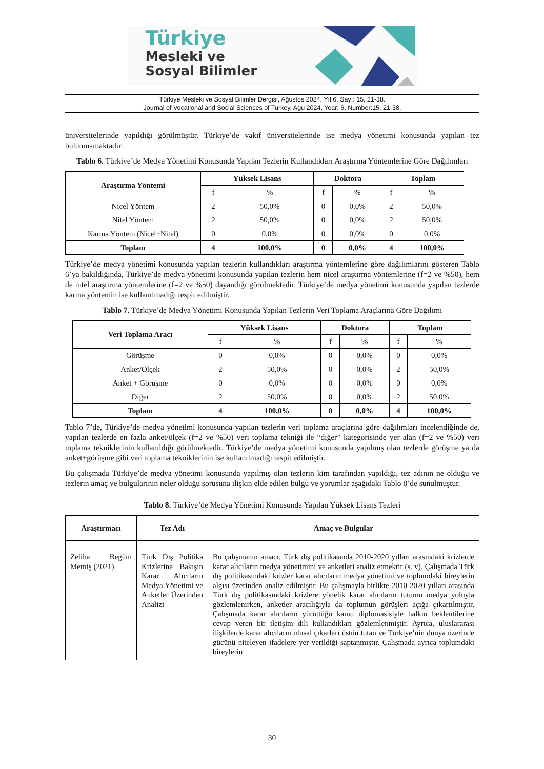Türkiye
Mesleki ve
Sosyal Bilimler
Türkiye Mesleki ve Sosyal Bilimler Dergisi, Ağustos 2024, Yıl:6, Sayı: 15, 21-38.
Journal of Vocational and Social Sciences of Turkey, Agu 2024, Year: 6, Number:15, 21-38.
üniversitelerinde yapıldığı görülmüştür. Türkiye’de vakıf üniversitelerinde ise medya yönetimi konusunda yapılan tez bulunmamaktadır.
Tablo 6. Türkiye’de Medya Yönetimi Konusunda Yapılan Tezlerin Kullandıkları Araştırma Yöntemlerine Göre Dağılımları
| Araştırma Yöntemi | Yüksek Lisans | | Doktora | | Toplam | |
| | f | % | f | % | f | % |
| Nicel Yöntem | 2 | 50,0% | 0 | 0,0% | 2 | 50,0% |
| Nitel Yöntem | 2 | 50,0% | 0 | 0,0% | 2 | 50,0% |
| Karma Yöntem (Nicel+Nitel) | 0 | 0,0% | 0 | 0,0% | 0 | 0,0% |
| Toplam | 4 | 100,0% | 0 | 0,0% | 4 | 100,0% |
Türkiye’de medya yönetimi konusunda yapılan tezlerin kullandıkları araştırma yöntemlerine göre dağılımlarını gösteren Tablo 6’ya bakıldığında, Türkiye’de medya yönetimi konusunda yapılan tezlerin hem nicel araştırma yöntemlerine (f=2 ve %50), hem de nitel araştırma yöntemlerine (f=2 ve %50) dayandığı görülmektedir. Türkiye’de medya yönetimi konusunda yapılan tezlerde karma yöntemin ise kullanılmadığı tespit edilmiştir.
Tablo 7. Türkiye’de Medya Yönetimi Konusunda Yapılan Tezlerin Veri Toplama Araçlarına Göre Dağılımı
| Veri Toplama Aracı | Yüksek Lisans | | Doktora | | Toplam | |
| | f | % | f | % | f | % |
| Görüşme | 0 | 0,0% | 0 | 0,0% | 0 | 0,0% |
| Anket/Ölçek | 2 | 50,0% | 0 | 0,0% | 2 | 50,0% |
| Anket + Görüşme | 0 | 0,0% | 0 | 0,0% | 0 | 0,0% |
| Diğer | 2 | 50,0% | 0 | 0,0% | 2 | 50,0% |
| Toplam | 4 | 100,0% | 0 | 0,0% | 4 | 100,0% |
Tablo 7’de, Türkiye’de medya yönetimi konusunda yapılan tezlerin veri toplama araçlarına göre dağılımları incelendiğinde de, yapılan tezlerde en fazla anket/ölçek (f=2 ve %50) veri toplama tekniği ile “diğer” kategorisinde yer alan (f=2 ve %50) veri toplama tekniklerinin kullanıldığı görülmektedir. Türkiye’de medya yönetimi konusunda yapılmış olan tezlerde görüşme ya da anket+görüşme gibi veri toplama tekniklerinin ise kullanılmadığı tespit edilmiştir.
Bu çalışmada Türkiye’de medya yönetimi konusunda yapılmış olan tezlerin kim tarafından yapıldığı, tez adının ne olduğu ve tezlerin amaç ve bulgularının neler olduğu sorusuna ilişkin elde edilen bulgu ve yorumlar aşağıdaki Tablo 8’de sunulmuştur.
Tablo 8. Türkiye’de Medya Yönetimi Konusunda Yapılan Yüksek Lisans Tezleri
| Araştırmacı | Tez Adı | Amaç ve Bulgular |
| Zeliha Begüm Memiş (2021) | Türk Dış Politika Krizlerine Bakışın Karar Alıcıların Medya Yönetimi ve Anketler Üzerinden Analizi | Bu çalışmanın amacı, Türk dış politikasında 2010-2020 yılları arasındaki krizlerde karar alıcıların medya yönetimini ve anketleri analiz etmektir (s. v). Çalışmada Türk dış politikasındaki krizler karar alıcıların medya yönetimi ve toplumdaki bireylerin algısı üzerinden analiz edilmiştir. Bu çalışmayla birlikte 2010-2020 yılları arasında Türk dış politikasındaki krizlere yönelik karar alıcıların tutumu medya yoluyla gözlemlenirken, anketler aracılığıyla da toplumun görüşleri açığa çıkartılmıştır. Çalışmada karar alıcıların yürüttüğü kamu diplomasisiyle halkın beklentilerine cevap veren bir iletişim dili kullandıkları gözlemlenmiştir. Ayrıca, uluslararası ilişkilerde karar alıcıların ulusal çıkarları üstün tutan ve Türkiye’nin dünya üzerinde gücünü niteleyen ifadelere yer verildiği saptanmıştır. Çalışmada ayrıca toplumdaki bireylerin |
30